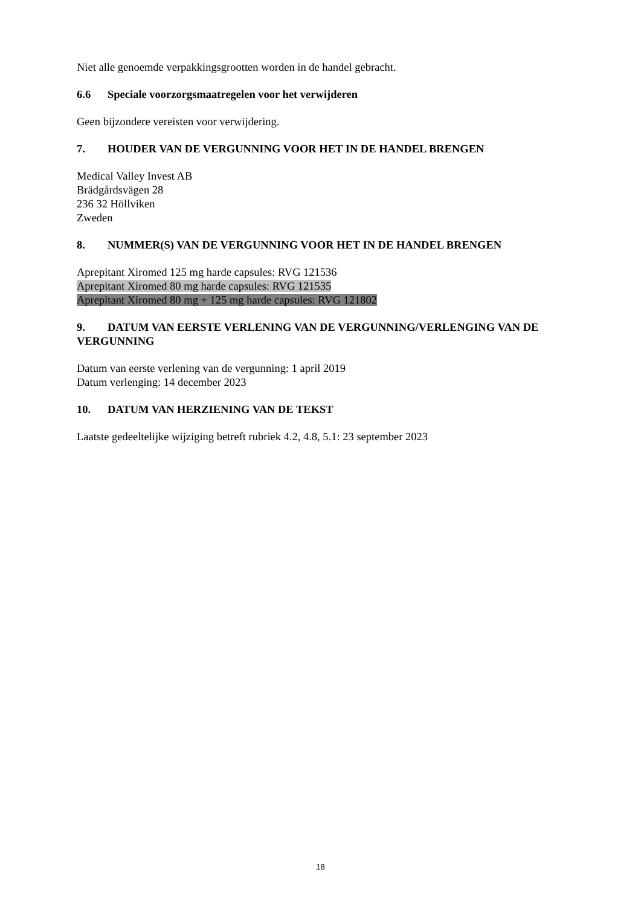Niet alle genoemde verpakkingsgrootten worden in de handel gebracht.
6.6 Speciale voorzorgsmaatregelen voor het verwijderen
Geen bijzondere vereisten voor verwijdering.
7. HOUDER VAN DE VERGUNNING VOOR HET IN DE HANDEL BRENGEN
Medical Valley Invest AB
Brädgårdsvägen 28
236 32 Höllviken
Zweden
8. NUMMER(S) VAN DE VERGUNNING VOOR HET IN DE HANDEL BRENGEN
Aprepitant Xiromed 125 mg harde capsules: RVG 121536
Aprepitant Xiromed 80 mg harde capsules: RVG 121535
Aprepitant Xiromed 80 mg + 125 mg harde capsules: RVG 121802
9. DATUM VAN EERSTE VERLENING VAN DE VERGUNNING/VERLENGING VAN DE VERGUNNING
Datum van eerste verlening van de vergunning: 1 april 2019
Datum verlenging: 14 december 2023
10. DATUM VAN HERZIENING VAN DE TEKST
Laatste gedeeltelijke wijziging betreft rubriek 4.2, 4.8, 5.1: 23 september 2023
18